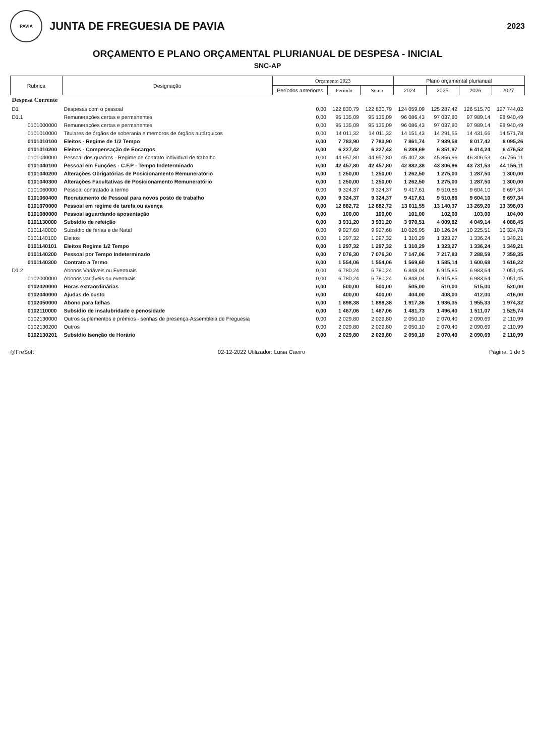PAVIA
JUNTA DE FREGUESIA DE PAVIA
2023
ORÇAMENTO E PLANO ORÇAMENTAL PLURIANUAL DE DESPESA - INICIAL
SNC-AP
| Rubrica | | Designação | Orçamento 2023 | | | Plano orçamental plurianual | | | |
| --- | --- | --- | --- | --- | --- | --- | --- | --- | --- |
| | | | Períodos anteriores | Período | Soma | 2024 | 2025 | 2026 | 2027 |
| Despesa Corrente | | | | | | | | | |
| D1 | | Despesas com o pessoal | 0,00 | 122 830,79 | 122 830,79 | 124 059,09 | 125 287,42 | 126 515,70 | 127 744,02 |
| D1.1 | | Remunerações certas e permanentes | 0,00 | 95 135,09 | 95 135,09 | 96 086,43 | 97 037,80 | 97 989,14 | 98 940,49 |
| | 0101000000 | Remunerações certas e permanentes | 0,00 | 95 135,09 | 95 135,09 | 96 086,43 | 97 037,80 | 97 989,14 | 98 940,49 |
| | 0101010000 | Titulares de órgãos de soberania e membros de órgãos autárquicos | 0,00 | 14 011,32 | 14 011,32 | 14 151,43 | 14 291,55 | 14 431,66 | 14 571,78 |
| | 0101010100 | Eleitos - Regime de 1/2 Tempo | 0,00 | 7 783,90 | 7 783,90 | 7 861,74 | 7 939,58 | 8 017,42 | 8 095,26 |
| | 0101010200 | Eleitos - Compensação de Encargos | 0,00 | 6 227,42 | 6 227,42 | 6 289,69 | 6 351,97 | 6 414,24 | 6 476,52 |
| | 0101040000 | Pessoal dos quadros - Regime de contrato individual de trabalho | 0,00 | 44 957,80 | 44 957,80 | 45 407,38 | 45 856,96 | 46 306,53 | 46 756,11 |
| | 0101040100 | Pessoal em Funções - C.F.P - Tempo Indeterminado | 0,00 | 42 457,80 | 42 457,80 | 42 882,38 | 43 306,96 | 43 731,53 | 44 156,11 |
| | 0101040200 | Alterações Obrigatórias de Posicionamento Remuneratório | 0,00 | 1 250,00 | 1 250,00 | 1 262,50 | 1 275,00 | 1 287,50 | 1 300,00 |
| | 0101040300 | Alterações Facultativas de Posicionamento Remuneratório | 0,00 | 1 250,00 | 1 250,00 | 1 262,50 | 1 275,00 | 1 287,50 | 1 300,00 |
| | 0101060000 | Pessoal contratado a termo | 0,00 | 9 324,37 | 9 324,37 | 9 417,61 | 9 510,86 | 9 604,10 | 9 697,34 |
| | 0101060400 | Recrutamento de Pessoal para novos posto de trabalho | 0,00 | 9 324,37 | 9 324,37 | 9 417,61 | 9 510,86 | 9 604,10 | 9 697,34 |
| | 0101070000 | Pessoal em regime de tarefa ou avença | 0,00 | 12 882,72 | 12 882,72 | 13 011,55 | 13 140,37 | 13 269,20 | 13 398,03 |
| | 0101080000 | Pessoal aguardando aposentação | 0,00 | 100,00 | 100,00 | 101,00 | 102,00 | 103,00 | 104,00 |
| | 0101130000 | Subsídio de refeição | 0,00 | 3 931,20 | 3 931,20 | 3 970,51 | 4 009,82 | 4 049,14 | 4 088,45 |
| | 0101140000 | Subsídio de férias e de Natal | 0,00 | 9 927,68 | 9 927,68 | 10 026,95 | 10 126,24 | 10 225,51 | 10 324,78 |
| | 0101140100 | Eleitos | 0,00 | 1 297,32 | 1 297,32 | 1 310,29 | 1 323,27 | 1 336,24 | 1 349,21 |
| | 0101140101 | Eleitos Regime 1/2 Tempo | 0,00 | 1 297,32 | 1 297,32 | 1 310,29 | 1 323,27 | 1 336,24 | 1 349,21 |
| | 0101140200 | Pessoal por Tempo Indeterminado | 0,00 | 7 076,30 | 7 076,30 | 7 147,06 | 7 217,83 | 7 288,59 | 7 359,35 |
| | 0101140300 | Contrato a Termo | 0,00 | 1 554,06 | 1 554,06 | 1 569,60 | 1 585,14 | 1 600,68 | 1 616,22 |
| D1.2 | | Abonos Variáveis ou Eventuais | 0,00 | 6 780,24 | 6 780,24 | 6 848,04 | 6 915,85 | 6 983,64 | 7 051,45 |
| | 0102000000 | Abonos variáveis ou eventuais | 0,00 | 6 780,24 | 6 780,24 | 6 848,04 | 6 915,85 | 6 983,64 | 7 051,45 |
| | 0102020000 | Horas extraordinárias | 0,00 | 500,00 | 500,00 | 505,00 | 510,00 | 515,00 | 520,00 |
| | 0102040000 | Ajudas de custo | 0,00 | 400,00 | 400,00 | 404,00 | 408,00 | 412,00 | 416,00 |
| | 0102050000 | Abono para falhas | 0,00 | 1 898,38 | 1 898,38 | 1 917,36 | 1 936,35 | 1 955,33 | 1 974,32 |
| | 0102110000 | Subsídio de insalubridade e penosidade | 0,00 | 1 467,06 | 1 467,06 | 1 481,73 | 1 496,40 | 1 511,07 | 1 525,74 |
| | 0102130000 | Outros suplementos e prémios - senhas de presença-Assembleia de Freguesia | 0,00 | 2 029,80 | 2 029,80 | 2 050,10 | 2 070,40 | 2 090,69 | 2 110,99 |
| | 0102130200 | Outros | 0,00 | 2 029,80 | 2 029,80 | 2 050,10 | 2 070,40 | 2 090,69 | 2 110,99 |
| | 0102130201 | Subsídio Isenção de Horário | 0,00 | 2 029,80 | 2 029,80 | 2 050,10 | 2 070,40 | 2 090,69 | 2 110,99 |
@FreSoft 02-12-2022 Utilizador: Luisa Caeiro Página: 1 de 5